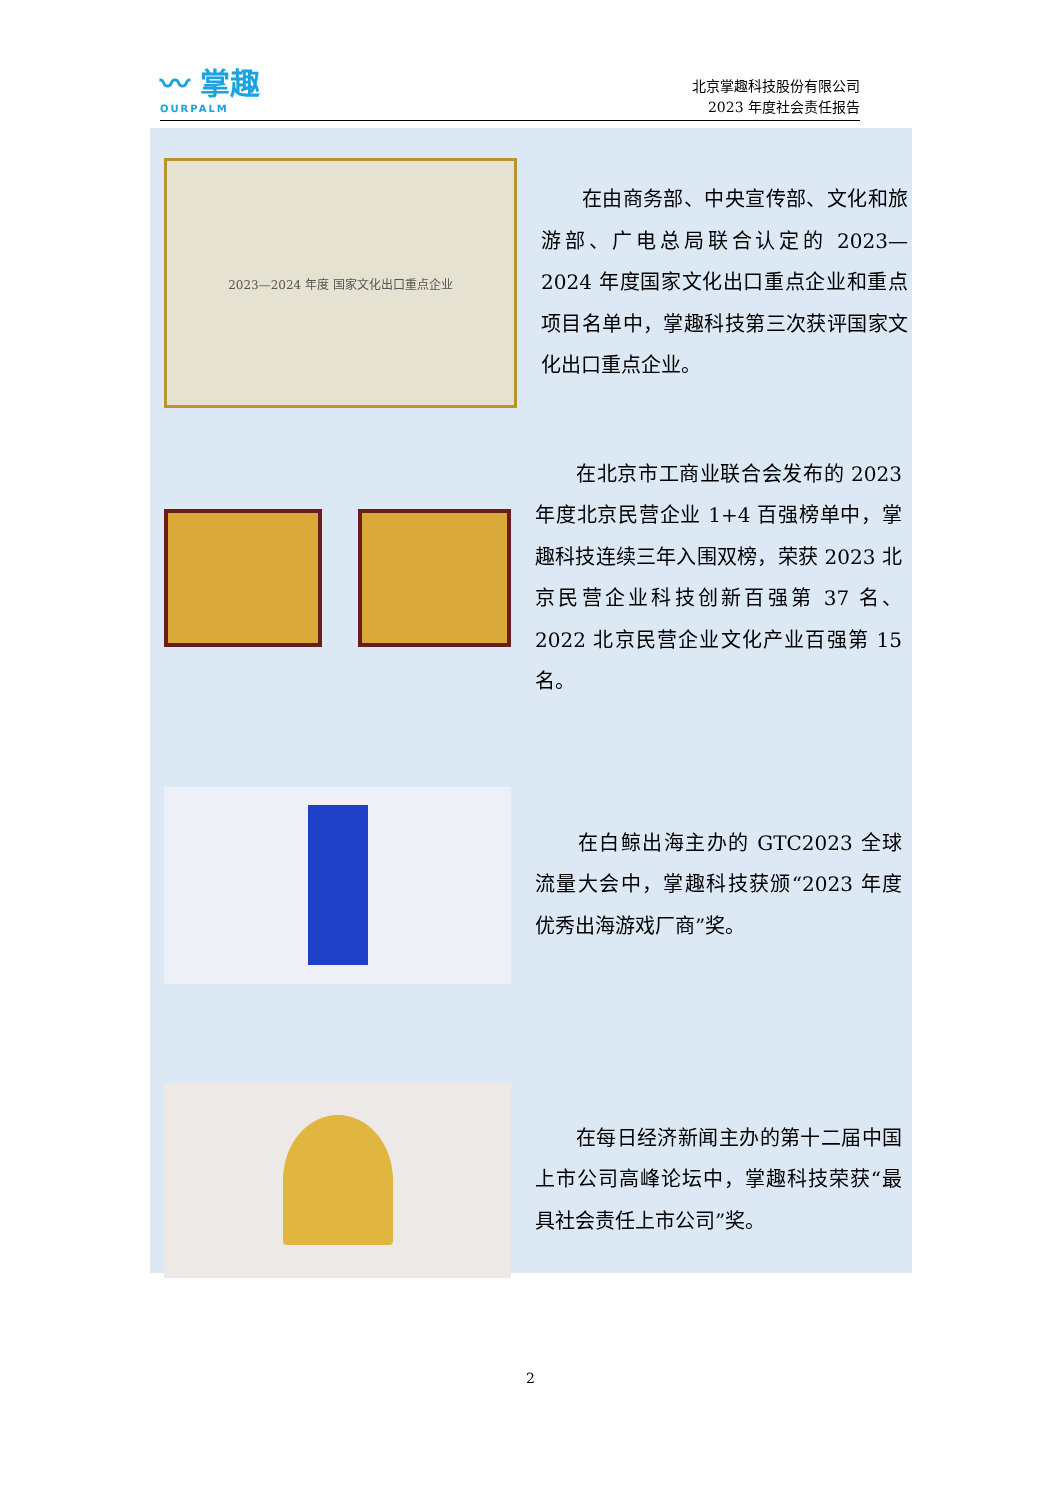〰 掌趣
OURPALM
北京掌趣科技股份有限公司
2023 年度社会责任报告
2023—2024 年度 国家文化出口重点企业
　　在由商务部、中央宣传部、文化和旅游部、广电总局联合认定的 2023—2024 年度国家文化出口重点企业和重点项目名单中，掌趣科技第三次获评国家文化出口重点企业。
　　在北京市工商业联合会发布的 2023 年度北京民营企业 1+4 百强榜单中，掌趣科技连续三年入围双榜，荣获 2023 北京民营企业科技创新百强第 37 名、2022 北京民营企业文化产业百强第 15 名。
　　在白鲸出海主办的 GTC2023 全球流量大会中，掌趣科技获颁“2023 年度优秀出海游戏厂商”奖。
　　在每日经济新闻主办的第十二届中国上市公司高峰论坛中，掌趣科技荣获“最具社会责任上市公司”奖。
2